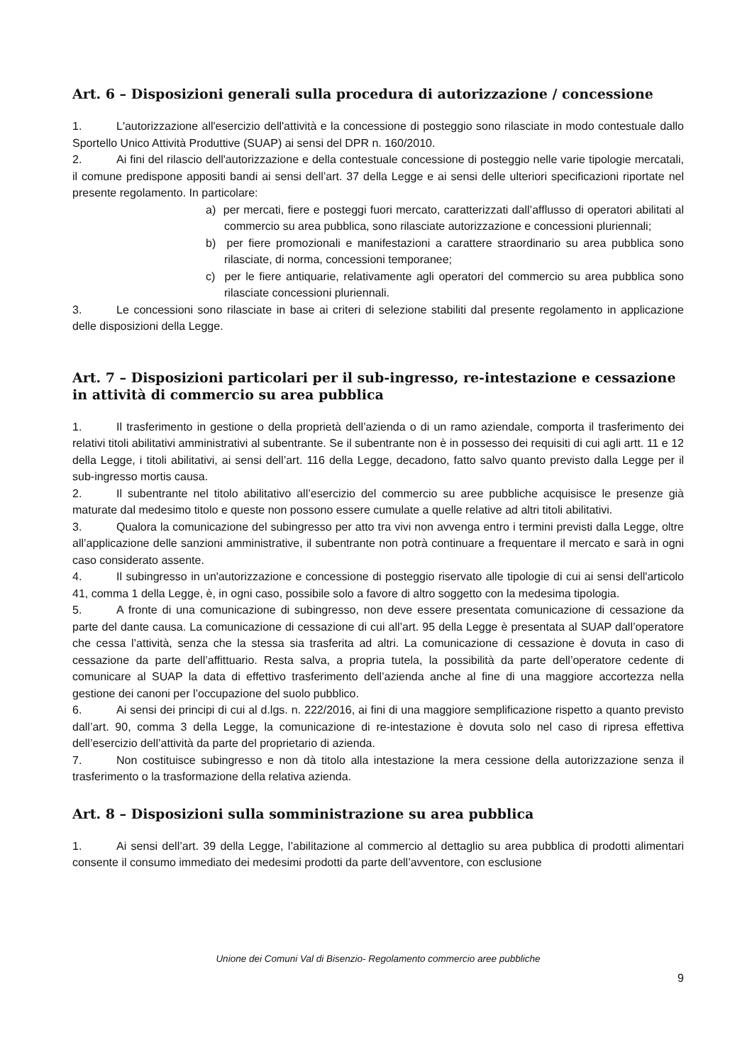Art. 6 – Disposizioni generali sulla procedura di autorizzazione / concessione
1. L'autorizzazione all'esercizio dell'attività e la concessione di posteggio sono rilasciate in modo contestuale dallo Sportello Unico Attività Produttive (SUAP) ai sensi del DPR n. 160/2010.
2. Ai fini del rilascio dell'autorizzazione e della contestuale concessione di posteggio nelle varie tipologie mercatali, il comune predispone appositi bandi ai sensi dell’art. 37 della Legge e ai sensi delle ulteriori specificazioni riportate nel presente regolamento. In particolare:
a) per mercati, fiere e posteggi fuori mercato, caratterizzati dall’afflusso di operatori abilitati al commercio su area pubblica, sono rilasciate autorizzazione e concessioni pluriennali;
b) per fiere promozionali e manifestazioni a carattere straordinario su area pubblica sono rilasciate, di norma, concessioni temporanee;
c) per le fiere antiquarie, relativamente agli operatori del commercio su area pubblica sono rilasciate concessioni pluriennali.
3. Le concessioni sono rilasciate in base ai criteri di selezione stabiliti dal presente regolamento in applicazione delle disposizioni della Legge.
Art. 7 – Disposizioni particolari per il sub-ingresso, re-intestazione e cessazione in attività di commercio su area pubblica
1. Il trasferimento in gestione o della proprietà dell’azienda o di un ramo aziendale, comporta il trasferimento dei relativi titoli abilitativi amministrativi al subentrante. Se il subentrante non è in possesso dei requisiti di cui agli artt. 11 e 12 della Legge, i titoli abilitativi, ai sensi dell’art. 116 della Legge, decadono, fatto salvo quanto previsto dalla Legge per il sub-ingresso mortis causa.
2. Il subentrante nel titolo abilitativo all’esercizio del commercio su aree pubbliche acquisisce le presenze già maturate dal medesimo titolo e queste non possono essere cumulate a quelle relative ad altri titoli abilitativi.
3. Qualora la comunicazione del subingresso per atto tra vivi non avvenga entro i termini previsti dalla Legge, oltre all’applicazione delle sanzioni amministrative, il subentrante non potrà continuare a frequentare il mercato e sarà in ogni caso considerato assente.
4. Il subingresso in un'autorizzazione e concessione di posteggio riservato alle tipologie di cui ai sensi dell'articolo 41, comma 1 della Legge, è, in ogni caso, possibile solo a favore di altro soggetto con la medesima tipologia.
5. A fronte di una comunicazione di subingresso, non deve essere presentata comunicazione di cessazione da parte del dante causa. La comunicazione di cessazione di cui all’art. 95 della Legge è presentata al SUAP dall’operatore che cessa l’attività, senza che la stessa sia trasferita ad altri. La comunicazione di cessazione è dovuta in caso di cessazione da parte dell’affittuario. Resta salva, a propria tutela, la possibilità da parte dell’operatore cedente di comunicare al SUAP la data di effettivo trasferimento dell’azienda anche al fine di una maggiore accortezza nella gestione dei canoni per l’occupazione del suolo pubblico.
6. Ai sensi dei principi di cui al d.lgs. n. 222/2016, ai fini di una maggiore semplificazione rispetto a quanto previsto dall’art. 90, comma 3 della Legge, la comunicazione di re-intestazione è dovuta solo nel caso di ripresa effettiva dell’esercizio dell’attività da parte del proprietario di azienda.
7. Non costituisce subingresso e non dà titolo alla intestazione la mera cessione della autorizzazione senza il trasferimento o la trasformazione della relativa azienda.
Art. 8 – Disposizioni sulla somministrazione su area pubblica
1. Ai sensi dell’art. 39 della Legge, l’abilitazione al commercio al dettaglio su area pubblica di prodotti alimentari consente il consumo immediato dei medesimi prodotti da parte dell’avventore, con esclusione
Unione dei Comuni Val di Bisenzio- Regolamento commercio aree pubbliche
9